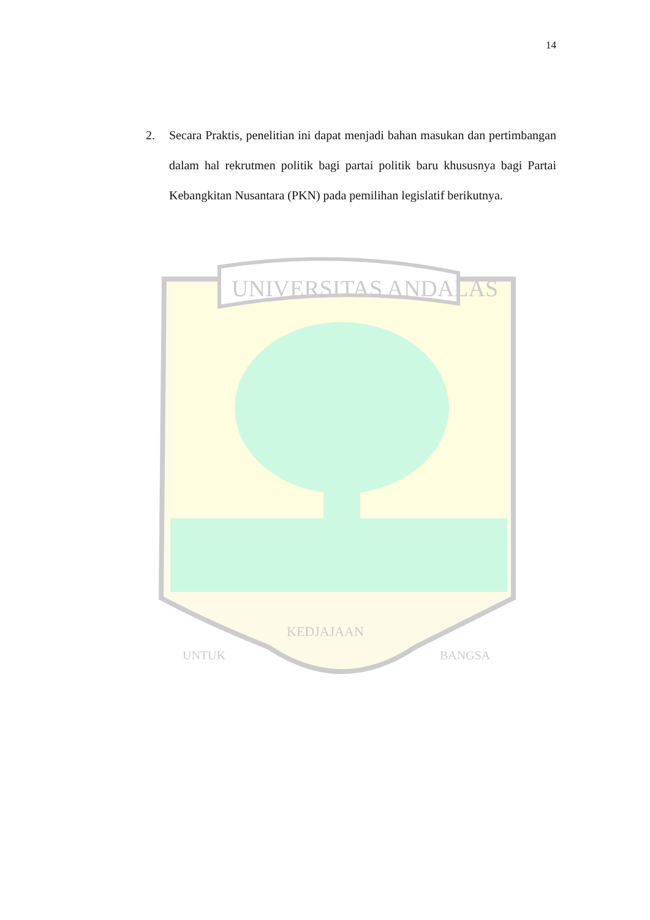14
2. Secara Praktis, penelitian ini dapat menjadi bahan masukan dan pertimbangan dalam hal rekrutmen politik bagi partai politik baru khususnya bagi Partai Kebangkitan Nusantara (PKN) pada pemilihan legislatif berikutnya.
UNIVERSITAS ANDALAS
UNTUK
KEDJAJAAN
BANGSA